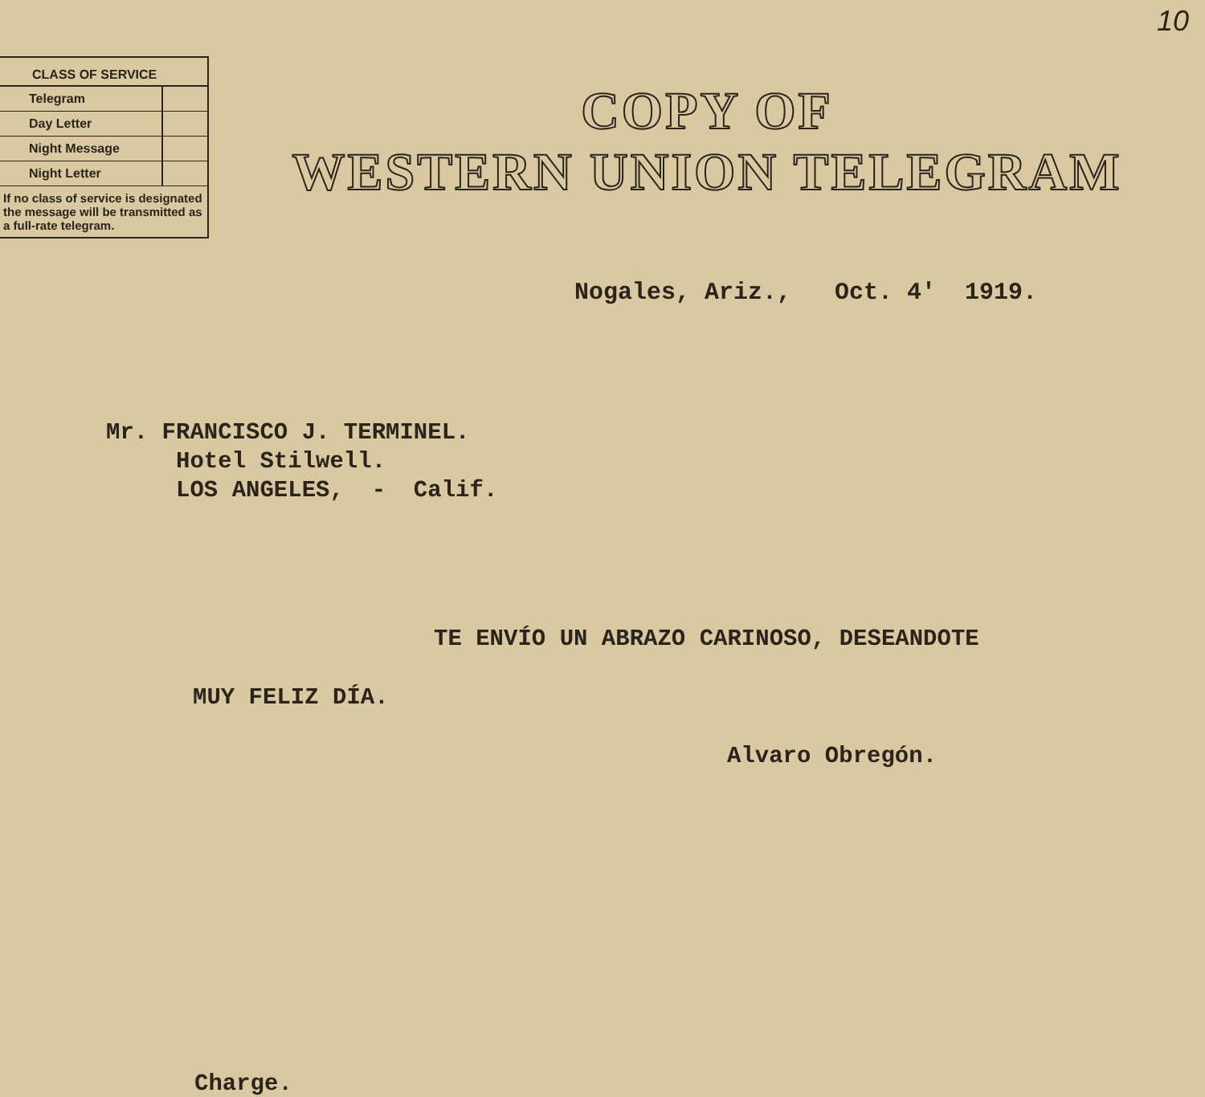10
| CLASS OF SERVICE | |
| --- | --- |
| Telegram | |
| Day Letter | |
| Night Message | |
| Night Letter | |
If no class of service is designated the message will be transmitted as a full-rate telegram.
COPY OF
WESTERN UNION TELEGRAM
Nogales, Ariz., Oct. 4' 1919.
Mr. FRANCISCO J. TERMINEL.
Hotel Stilwell.
LOS ANGELES, - Calif.
TE ENVÍO UN ABRAZO CARINOSO, DESEANDOTE
MUY FELIZ DÍA.
Alvaro Obregón.
Charge.